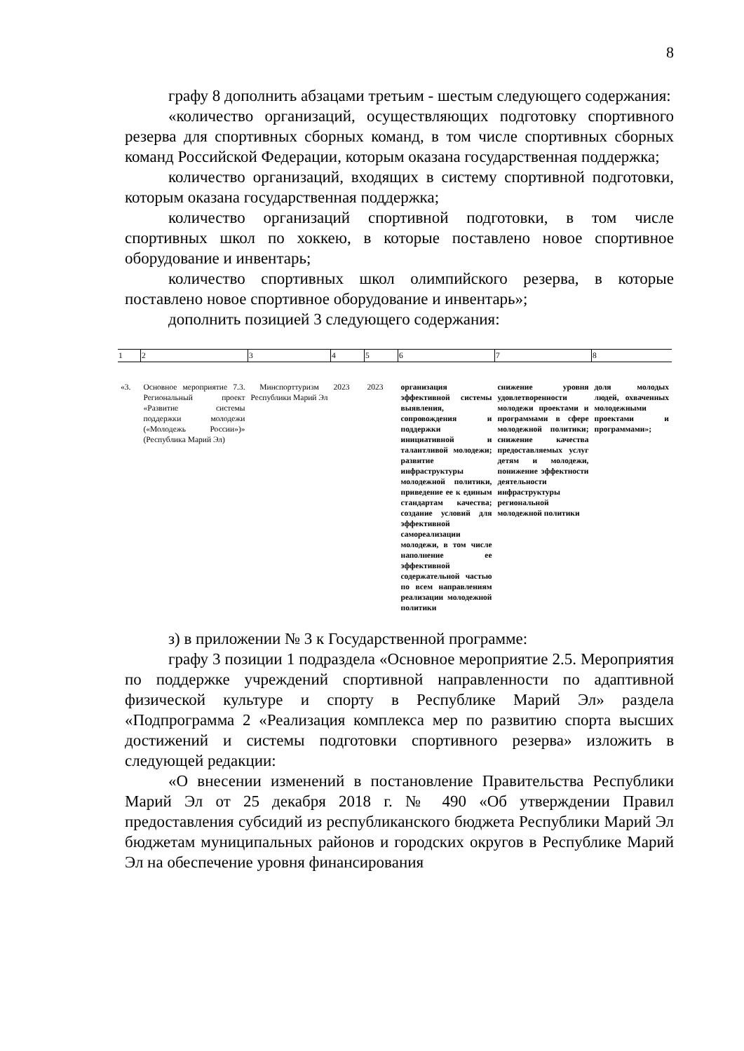8
графу 8 дополнить абзацами третьим - шестым следующего содержания:
«количество организаций, осуществляющих подготовку спортивного резерва для спортивных сборных команд, в том числе спортивных сборных команд Российской Федерации, которым оказана государственная поддержка;
количество организаций, входящих в систему спортивной подготовки, которым оказана государственная поддержка;
количество организаций спортивной подготовки, в том числе спортивных школ по хоккею, в которые поставлено новое спортивное оборудование и инвентарь;
количество спортивных школ олимпийского резерва, в которые поставлено новое спортивное оборудование и инвентарь»;
дополнить позицией 3 следующего содержания:
| 1 | 2 | 3 | 4 | 5 | 6 | 7 | 8 |
| --- | --- | --- | --- | --- | --- | --- | --- |
| «3. | Основное мероприятие 7.3. Региональный проект «Развитие системы поддержки молодежи («Молодежь России»)» (Республика Марий Эл) | Минспорттуризм Республики Марий Эл | 2023 | 2023 | организация эффективной системы выявления, сопровождения и поддержки инициативной и талантливой молодежи; развитие инфраструктуры молодежной политики, приведение ее к единым стандартам качества; создание условий для эффективной самореализации молодежи, в том числе наполнение ее эффективной содержательной частью по всем направлениям реализации молодежной политики | снижение уровня удовлетворенности молодежи проектами и программами в сфере молодежной политики; снижение качества предоставляемых услуг детям и молодежи, понижение эффектности деятельности инфраструктуры региональной молодежной политики | доля молодых людей, охваченных молодежными проектами и программами»; |
з) в приложении № 3 к Государственной программе:
графу 3 позиции 1 подраздела «Основное мероприятие 2.5. Мероприятия по поддержке учреждений спортивной направленности по адаптивной физической культуре и спорту в Республике Марий Эл» раздела «Подпрограмма 2 «Реализация комплекса мер по развитию спорта высших достижений и системы подготовки спортивного резерва» изложить в следующей редакции:
«О внесении изменений в постановление Правительства Республики Марий Эл от 25 декабря 2018 г. № 490 «Об утверждении Правил предоставления субсидий из республиканского бюджета Республики Марий Эл бюджетам муниципальных районов и городских округов в Республике Марий Эл на обеспечение уровня финансирования